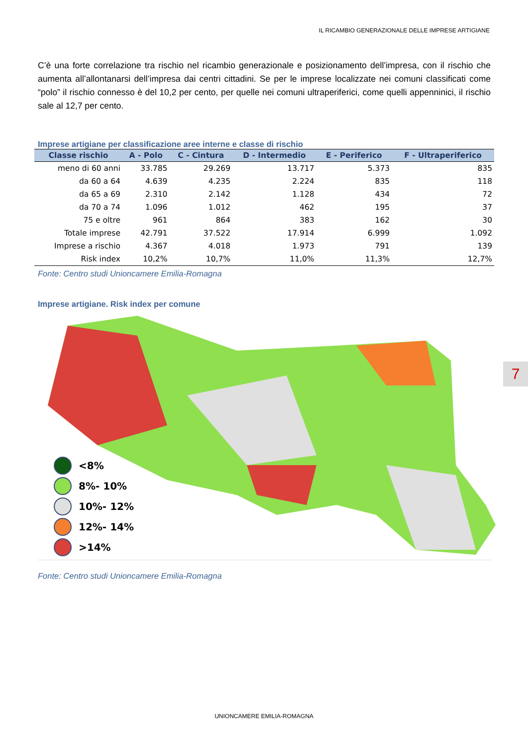IL RICAMBIO GENERAZIONALE DELLE IMPRESE ARTIGIANE
C’è una forte correlazione tra rischio nel ricambio generazionale e posizionamento dell’impresa, con il rischio che aumenta all’allontanarsi dell’impresa dai centri cittadini. Se per le imprese localizzate nei comuni classificati come “polo” il rischio connesso è del 10,2 per cento, per quelle nei comuni ultraperiferici, come quelli appenninici, il rischio sale al 12,7 per cento.
Imprese artigiane per classificazione aree interne e classe di rischio
| Classe rischio | A - Polo | C - Cintura | D - Intermedio | E - Periferico | F - Ultraperiferico |
| --- | --- | --- | --- | --- | --- |
| meno di 60 anni | 33.785 | 29.269 | 13.717 | 5.373 | 835 |
| da 60 a 64 | 4.639 | 4.235 | 2.224 | 835 | 118 |
| da 65 a 69 | 2.310 | 2.142 | 1.128 | 434 | 72 |
| da 70 a 74 | 1.096 | 1.012 | 462 | 195 | 37 |
| 75 e oltre | 961 | 864 | 383 | 162 | 30 |
| Totale imprese | 42.791 | 37.522 | 17.914 | 6.999 | 1.092 |
| Imprese a rischio | 4.367 | 4.018 | 1.973 | 791 | 139 |
| Risk index | 10,2% | 10,7% | 11,0% | 11,3% | 12,7% |
Fonte: Centro studi Unioncamere Emilia-Romagna
Imprese artigiane. Risk index per comune
<8%
8%- 10%
10%- 12%
12%- 14%
>14%
Fonte: Centro studi Unioncamere Emilia-Romagna
7
UNIONCAMERE EMILIA-ROMAGNA